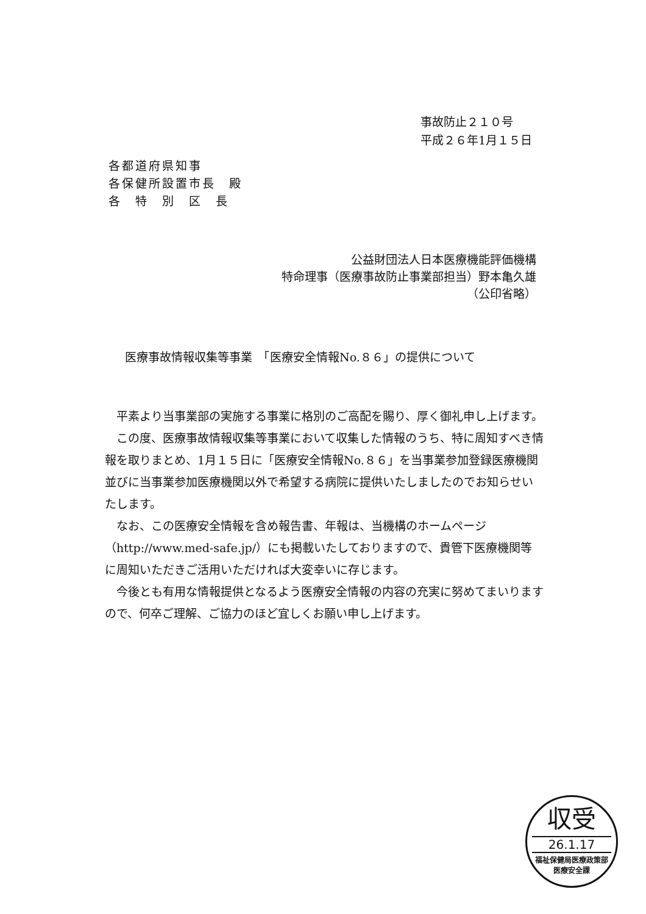事故防止２１０号
平成２６年1月１５日
各都道府県知事
各保健所設置市長　殿
各　特　別　区　長
公益財団法人日本医療機能評価機構
特命理事（医療事故防止事業部担当）野本亀久雄
（公印省略）
医療事故情報収集等事業　「医療安全情報No.８６」の提供について
平素より当事業部の実施する事業に格別のご高配を賜り、厚く御礼申し上げます。
この度、医療事故情報収集等事業において収集した情報のうち、特に周知すべき情報を取りまとめ、1月１５日に「医療安全情報No.８６」を当事業参加登録医療機関並びに当事業参加医療機関以外で希望する病院に提供いたしましたのでお知らせいたします。
なお、この医療安全情報を含め報告書、年報は、当機構のホームページ（http://www.med-safe.jp/）にも掲載いたしておりますので、貴管下医療機関等に周知いただきご活用いただければ大変幸いに存じます。
今後とも有用な情報提供となるよう医療安全情報の内容の充実に努めてまいりますので、何卒ご理解、ご協力のほど宜しくお願い申し上げます。
収受
26.1.17
福祉保健局医療政策部
医療安全課